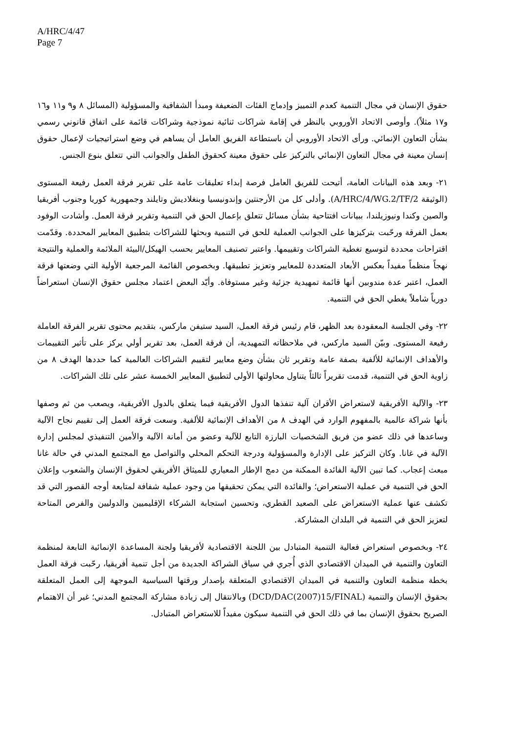A/HRC/4/47
Page 7
حقوق الإنسان في مجال التنمية كعدم التمييز وإدماج الفئات الضعيفة ومبدأ الشفافية والمسؤولية (المسائل ٨ و٩ و١١ و١٦ و١٧ مثلاً). وأوصى الاتحاد الأوروبي بالنظر في إقامة شراكات ثنائية نموذجية وشراكات قائمة على اتفاق قانوني رسمي بشأن التعاون الإنمائي. ورأى الاتحاد الأوروبي أن باستطاعة الفريق العامل أن يساهم في وضع استراتيجيات لإعمال حقوق إنسان معينة في مجال التعاون الإنمائي بالتركيز على حقوق معينة كحقوق الطفل والجوانب التي تتعلق بنوع الجنس.
٢١- وبعد هذه البيانات العامة، أتيحت للفريق العامل فرصة إبداء تعليقات عامة على تقرير فرقة العمل رفيعة المستوى (الوثيقة A/HRC/4/WG.2/TF/2). وأدلى كل من الأرجنتين وإندونيسيا وبنغلاديش وتايلند وجمهورية كوريا وجنوب أفريقيا والصين وكندا ونيوزيلندا، ببيانات افتتاحية بشأن مسائل تتعلق بإعمال الحق في التنمية وتقرير فرقة العمل. وأشادت الوفود بعمل الفرقة ورحّبت بتركيزها على الجوانب العملية للحق في التنمية وبحثها للشراكات بتطبيق المعايير المحددة. وقدّمت اقتراحات محددة لتوسيع تغطية الشراكات وتقييمها. واعتبر تصنيف المعايير بحسب الهيكل/البيئة الملائمة والعملية والنتيجة نهجاً منظماً مفيداً بعكس الأبعاد المتعددة للمعايير وتعزيز تطبيقها. وبخصوص القائمة المرجعية الأولية التي وضعتها فرقة العمل، اعتبر عدة مندوبين أنها قائمة تمهيدية جزئية وغير مستوفاة. وأيّد البعض اعتماد مجلس حقوق الإنسان استعراضاً دورياً شاملاً يغطي الحق في التنمية.
٢٢- وفي الجلسة المعقودة بعد الظهر، قام رئيس فرقة العمل، السيد ستيفن ماركس، بتقديم محتوى تقرير الفرقة العاملة رفيعة المستوى. وبيّن السيد ماركس، في ملاحظاته التمهيدية، أن فرقة العمل، بعد تقرير أولي يركز على تأثير التقييمات والأهداف الإنمائية للألفية بصفة عامة وتقرير ثان بشأن وضع معايير لتقييم الشراكات العالمية كما حددها الهدف ٨ من زاوية الحق في التنمية، قدمت تقريراً ثالثاً يتناول محاولتها الأولى لتطبيق المعايير الخمسة عشر على تلك الشراكات.
٢٣- والآلية الأفريقية لاستعراض الأقران آلية تنفذها الدول الأفريقية فيما يتعلق بالدول الأفريقية، ويصعب من ثم وصفها بأنها شراكة عالمية بالمفهوم الوارد في الهدف ٨ من الأهداف الإنمائية للألفية. وسعت فرقة العمل إلى تقييم نجاح الآلية وساعدها في ذلك عضو من فريق الشخصيات البارزة التابع للآلية وعضو من أمانة الآلية والأمين التنفيذي لمجلس إدارة الآلية في غانا. وكان التركيز على الإدارة والمسؤولية ودرجة التحكم المحلي والتواصل مع المجتمع المدني في حالة غانا مبعث إعجاب. كما تبين الآلية الفائدة الممكنة من دمج الإطار المعياري للميثاق الأفريقي لحقوق الإنسان والشعوب وإعلان الحق في التنمية في عملية الاستعراض؛ والفائدة التي يمكن تحقيقها من وجود عملية شفافة لمتابعة أوجه القصور التي قد تكشف عنها عملية الاستعراض على الصعيد القطري، وتحسين استجابة الشركاء الإقليميين والدوليين والفرص المتاحة لتعزيز الحق في التنمية في البلدان المشاركة.
٢٤- وبخصوص استعراض فعالية التنمية المتبادل بين اللجنة الاقتصادية لأفريقيا ولجنة المساعدة الإنمائية التابعة لمنظمة التعاون والتنمية في الميدان الاقتصادي الذي أُجري في سياق الشراكة الجديدة من أجل تنمية أفريقيا، رحّبت فرقة العمل بخطة منظمة التعاون والتنمية في الميدان الاقتصادي المتعلقة بإصدار ورقتها السياسية الموجهة إلى العمل المتعلقة بحقوق الإنسان والتنمية (DCD/DAC(2007)15/FINAL) وبالانتقال إلى زيادة مشاركة المجتمع المدني؛ غير أن الاهتمام الصريح بحقوق الإنسان بما في ذلك الحق في التنمية سيكون مفيداً للاستعراض المتبادل.